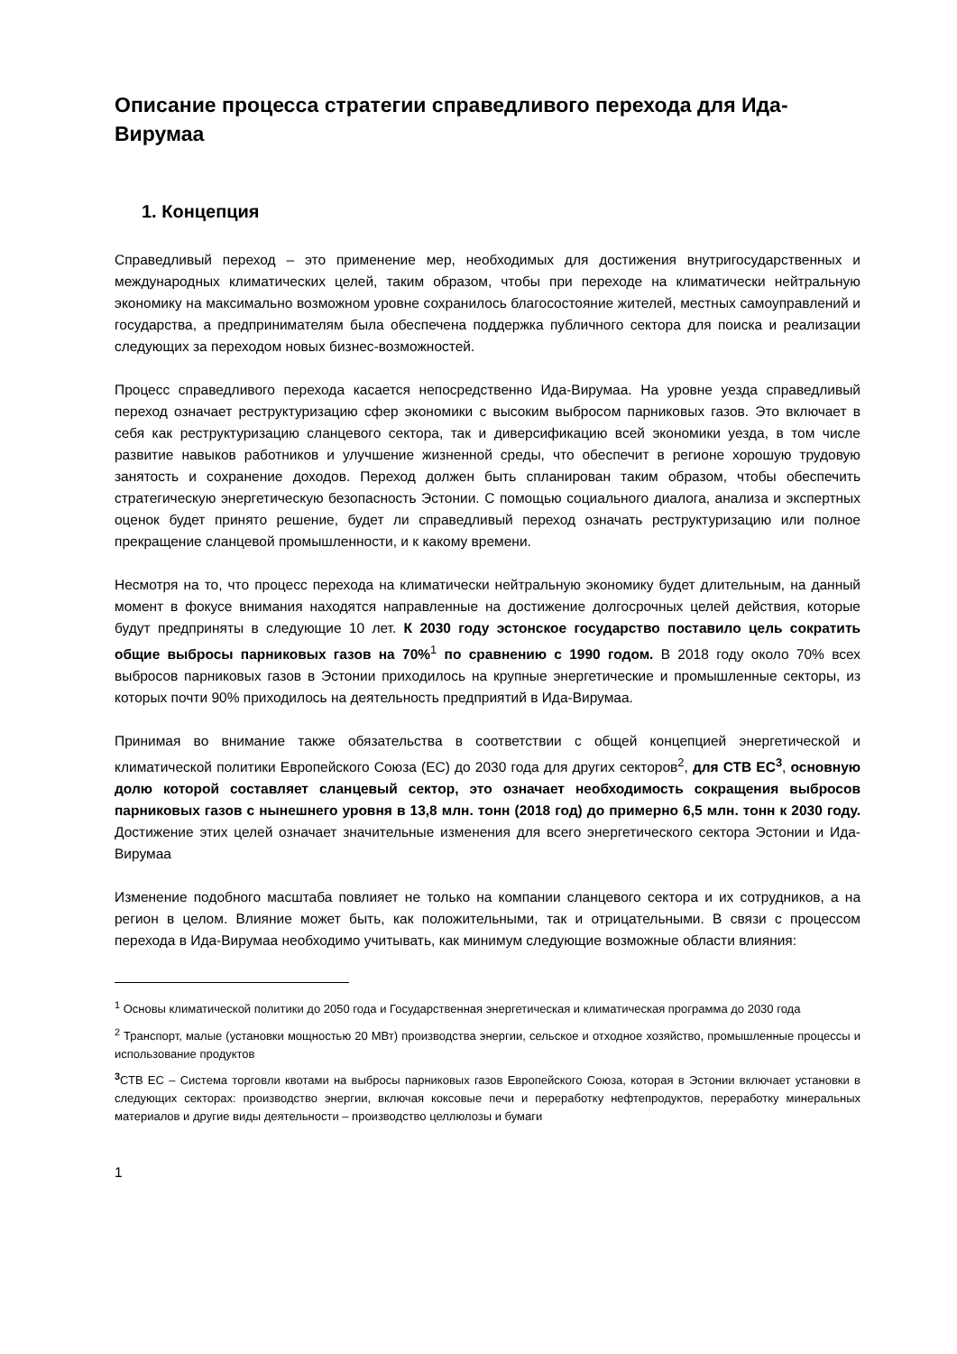Описание процесса стратегии справедливого перехода для Ида-Вирумаа
1. Концепция
Справедливый переход – это применение мер, необходимых для достижения внутригосударственных и международных климатических целей, таким образом, чтобы при переходе на климатически нейтральную экономику на максимально возможном уровне сохранилось благосостояние жителей, местных самоуправлений и государства, а предпринимателям была обеспечена поддержка публичного сектора для поиска и реализации следующих за переходом новых бизнес-возможностей.
Процесс справедливого перехода касается непосредственно Ида-Вирумаа. На уровне уезда справедливый переход означает реструктуризацию сфер экономики с высоким выбросом парниковых газов. Это включает в себя как реструктуризацию сланцевого сектора, так и диверсификацию всей экономики уезда, в том числе развитие навыков работников и улучшение жизненной среды, что обеспечит в регионе хорошую трудовую занятость и сохранение доходов. Переход должен быть спланирован таким образом, чтобы обеспечить стратегическую энергетическую безопасность Эстонии. С помощью социального диалога, анализа и экспертных оценок будет принято решение, будет ли справедливый переход означать реструктуризацию или полное прекращение сланцевой промышленности, и к какому времени.
Несмотря на то, что процесс перехода на климатически нейтральную экономику будет длительным, на данный момент в фокусе внимания находятся направленные на достижение долгосрочных целей действия, которые будут предприняты в следующие 10 лет. К 2030 году эстонское государство поставило цель сократить общие выбросы парниковых газов на 70%<sup>1</sup> по сравнению с 1990 годом. В 2018 году около 70% всех выбросов парниковых газов в Эстонии приходилось на крупные энергетические и промышленные секторы, из которых почти 90% приходилось на деятельность предприятий в Ида-Вирумаа.
Принимая во внимание также обязательства в соответствии с общей концепцией энергетической и климатической политики Европейского Союза (ЕС) до 2030 года для других секторов<sup>2</sup>, для СТВ ЕС<sup>3</sup>, основную долю которой составляет сланцевый сектор, это означает необходимость сокращения выбросов парниковых газов с нынешнего уровня в 13,8 млн. тонн (2018 год) до примерно 6,5 млн. тонн к 2030 году. Достижение этих целей означает значительные изменения для всего энергетического сектора Эстонии и Ида-Вирумаа
Изменение подобного масштаба повлияет не только на компании сланцевого сектора и их сотрудников, а на регион в целом. Влияние может быть, как положительными, так и отрицательными. В связи с процессом перехода в Ида-Вирумаа необходимо учитывать, как минимум следующие возможные области влияния:
<sup>1</sup> Основы климатической политики до 2050 года и Государственная энергетическая и климатическая программа до 2030 года
<sup>2</sup> Транспорт, малые (установки мощностью 20 МВт) производства энергии, сельское и отходное хозяйство, промышленные процессы и использование продуктов
<sup>3</sup> СТВ ЕС – Система торговли квотами на выбросы парниковых газов Европейского Союза, которая в Эстонии включает установки в следующих секторах: производство энергии, включая коксовые печи и переработку нефтепродуктов, переработку минеральных материалов и другие виды деятельности – производство целлюлозы и бумаги
1